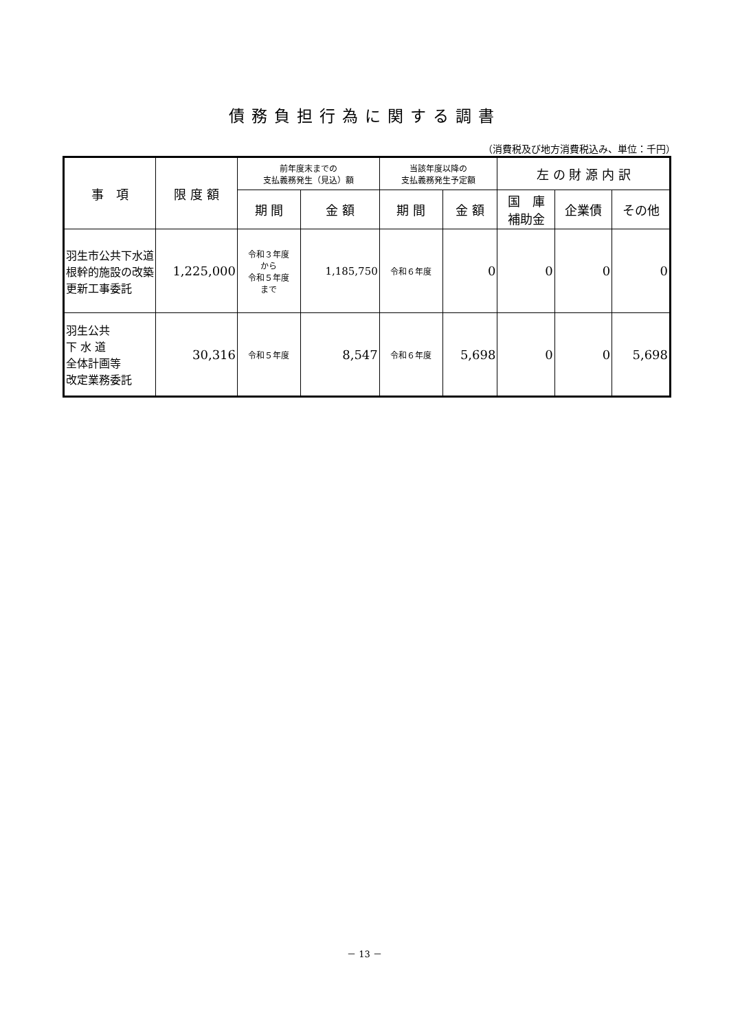債務負担行為に関する調書
（消費税及び地方消費税込み、単位：千円）
| 事 項 | 限 度 額 | 前年度末までの 支払義務発生（見込）額 | | 当該年度以降の 支払義務発生予定額 | | 左 の 財 源 内 訳 | | |
| --- | --- | --- | --- | --- | --- | --- | --- | --- |
| | | 期 間 | 金 額 | 期 間 | 金 額 | 国 庫 補助金 | 企業債 | その他 |
| 羽生市公共下水道根幹的施設の改築更新工事委託 | 1,225,000 | 令和３年度 から 令和５年度 まで | 1,185,750 | 令和６年度 | 0 | 0 | 0 | 0 |
| 羽生公共 下 水 道 全体計画等 改定業務委託 | 30,316 | 令和５年度 | 8,547 | 令和６年度 | 5,698 | 0 | 0 | 5,698 |
－ 13 －